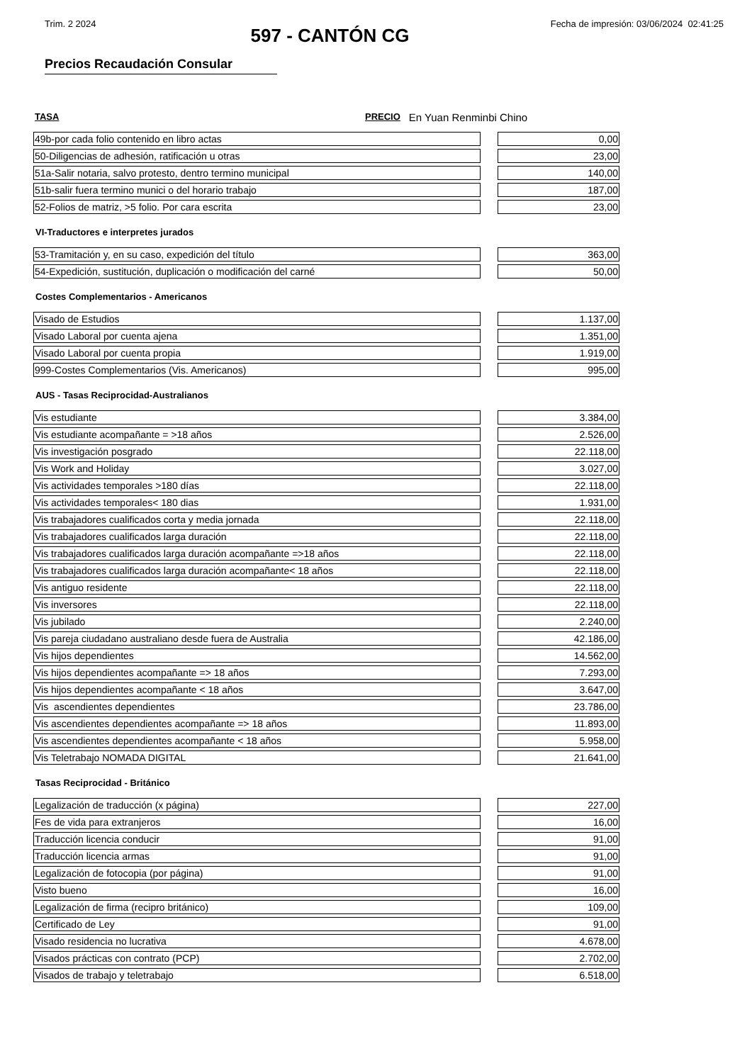Trim. 2 2024 Fecha de impresión: 03/06/2024 02:41:25
597 - CANTÓN CG
Precios Recaudación Consular
TASA PRECIO En Yuan Renminbi Chino
| 49b-por cada folio contenido en libro actas | | 0,00 |
| 50-Diligencias de adhesión, ratificación u otras | | 23,00 |
| 51a-Salir notaria, salvo protesto, dentro termino municipal | | 140,00 |
| 51b-salir fuera termino munici o del horario trabajo | | 187,00 |
| 52-Folios de matriz, >5 folio. Por cara escrita | | 23,00 |
VI-Traductores e interpretes jurados
| 53-Tramitación y, en su caso, expedición del título | | 363,00 |
| 54-Expedición, sustitución, duplicación o modificación del carné | | 50,00 |
Costes Complementarios - Americanos
| Visado de Estudios | | 1.137,00 |
| Visado Laboral por cuenta ajena | | 1.351,00 |
| Visado Laboral por cuenta propia | | 1.919,00 |
| 999-Costes Complementarios (Vis. Americanos) | | 995,00 |
AUS - Tasas Reciprocidad-Australianos
| Vis estudiante | | 3.384,00 |
| Vis estudiante acompañante = >18 años | | 2.526,00 |
| Vis investigación posgrado | | 22.118,00 |
| Vis Work and Holiday | | 3.027,00 |
| Vis actividades temporales >180 días | | 22.118,00 |
| Vis actividades temporales< 180 dias | | 1.931,00 |
| Vis trabajadores cualificados corta y media jornada | | 22.118,00 |
| Vis trabajadores cualificados larga duración | | 22.118,00 |
| Vis trabajadores cualificados larga duración acompañante =>18 años | | 22.118,00 |
| Vis trabajadores cualificados larga duración acompañante< 18 años | | 22.118,00 |
| Vis antiguo residente | | 22.118,00 |
| Vis inversores | | 22.118,00 |
| Vis jubilado | | 2.240,00 |
| Vis pareja ciudadano australiano desde fuera de Australia | | 42.186,00 |
| Vis hijos dependientes | | 14.562,00 |
| Vis hijos dependientes acompañante => 18 años | | 7.293,00 |
| Vis hijos dependientes acompañante < 18 años | | 3.647,00 |
| Vis ascendientes dependientes | | 23.786,00 |
| Vis ascendientes dependientes acompañante => 18 años | | 11.893,00 |
| Vis ascendientes dependientes acompañante < 18 años | | 5.958,00 |
| Vis Teletrabajo NOMADA DIGITAL | | 21.641,00 |
Tasas Reciprocidad - Británico
| Legalización de traducción (x página) | | 227,00 |
| Fes de vida para extranjeros | | 16,00 |
| Traducción licencia conducir | | 91,00 |
| Traducción licencia armas | | 91,00 |
| Legalización de fotocopia (por página) | | 91,00 |
| Visto bueno | | 16,00 |
| Legalización de firma (recipro británico) | | 109,00 |
| Certificado de Ley | | 91,00 |
| Visado residencia no lucrativa | | 4.678,00 |
| Visados prácticas con contrato (PCP) | | 2.702,00 |
| Visados de trabajo y teletrabajo | | 6.518,00 |